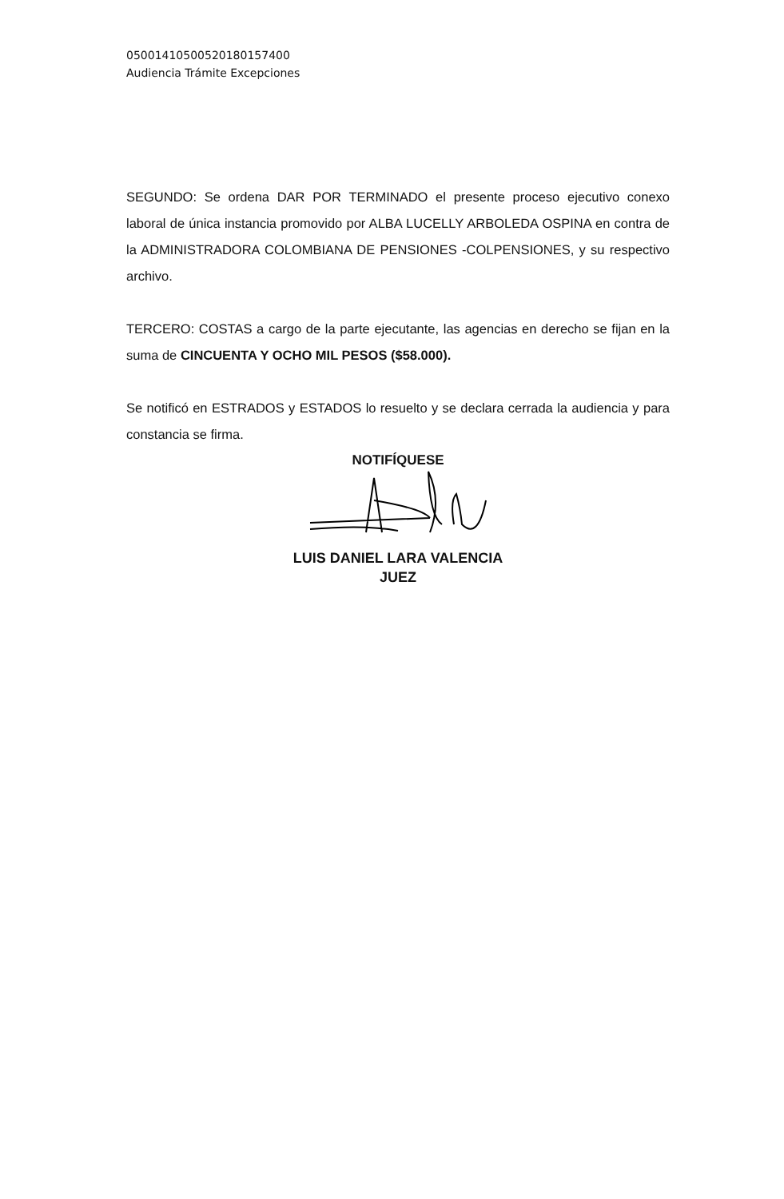05001410500520180157400
Audiencia Trámite Excepciones
SEGUNDO: Se ordena DAR POR TERMINADO el presente proceso ejecutivo conexo laboral de única instancia promovido por ALBA LUCELLY ARBOLEDA OSPINA en contra de la ADMINISTRADORA COLOMBIANA DE PENSIONES -COLPENSIONES, y su respectivo archivo.
TERCERO: COSTAS a cargo de la parte ejecutante, las agencias en derecho se fijan en la suma de CINCUENTA Y OCHO MIL PESOS ($58.000).
Se notificó en ESTRADOS y ESTADOS lo resuelto y se declara cerrada la audiencia y para constancia se firma.
NOTIFÍQUESE
LUIS DANIEL LARA VALENCIA
JUEZ